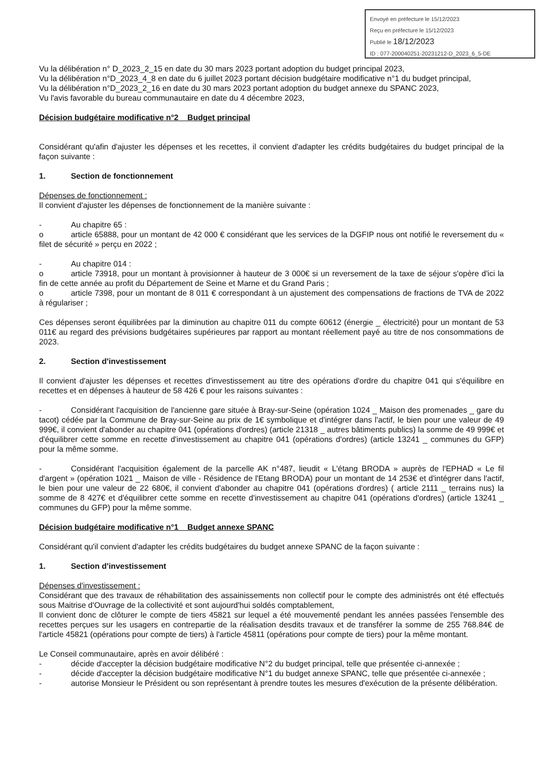Envoyé en préfecture le 15/12/2023
Reçu en préfecture le 15/12/2023
Publié le 18/12/2023
ID : 077-200040251-20231212-D_2023_6_5-DE
Vu la délibération n° D_2023_2_15 en date du 30 mars 2023 portant adoption du budget principal 2023,
Vu la délibération n°D_2023_4_8 en date du 6 juillet 2023 portant décision budgétaire modificative n°1 du budget principal,
Vu la délibération n°D_2023_2_16 en date du 30 mars 2023 portant adoption du budget annexe du SPANC 2023,
Vu l'avis favorable du bureau communautaire en date du 4 décembre 2023,
Décision budgétaire modificative n°2 _ Budget principal
Considérant qu'afin d'ajuster les dépenses et les recettes, il convient d'adapter les crédits budgétaires du budget principal de la façon suivante :
1. Section de fonctionnement
Dépenses de fonctionnement :
Il convient d'ajuster les dépenses de fonctionnement de la manière suivante :
- Au chapitre 65 :
o article 65888, pour un montant de 42 000 € considérant que les services de la DGFIP nous ont notifié le reversement du « filet de sécurité » perçu en 2022 ;
- Au chapitre 014 :
o article 73918, pour un montant à provisionner à hauteur de 3 000€ si un reversement de la taxe de séjour s'opère d'ici la fin de cette année au profit du Département de Seine et Marne et du Grand Paris ;
o article 7398, pour un montant de 8 011 € correspondant à un ajustement des compensations de fractions de TVA de 2022 à régulariser ;
Ces dépenses seront équilibrées par la diminution au chapitre 011 du compte 60612 (énergie _ électricité) pour un montant de 53 011€ au regard des prévisions budgétaires supérieures par rapport au montant réellement payé au titre de nos consommations de 2023.
2. Section d'investissement
Il convient d'ajuster les dépenses et recettes d'investissement au titre des opérations d'ordre du chapitre 041 qui s'équilibre en recettes et en dépenses à hauteur de 58 426 € pour les raisons suivantes :
- Considérant l'acquisition de l'ancienne gare située à Bray-sur-Seine (opération 1024 _ Maison des promenades _ gare du tacot) cédée par la Commune de Bray-sur-Seine au prix de 1€ symbolique et d'intégrer dans l'actif, le bien pour une valeur de 49 999€, il convient d'abonder au chapitre 041 (opérations d'ordres) (article 21318 _ autres bâtiments publics) la somme de 49 999€ et d'équilibrer cette somme en recette d'investissement au chapitre 041 (opérations d'ordres) (article 13241 _ communes du GFP) pour la même somme.
- Considérant l'acquisition également de la parcelle AK n°487, lieudit « L'étang BRODA » auprès de l'EPHAD « Le fil d'argent » (opération 1021 _ Maison de ville - Résidence de l'Etang BRODA) pour un montant de 14 253€ et d'intégrer dans l'actif, le bien pour une valeur de 22 680€, il convient d'abonder au chapitre 041 (opérations d'ordres) ( article 2111 _ terrains nus) la somme de 8 427€ et d'équilibrer cette somme en recette d'investissement au chapitre 041 (opérations d'ordres) (article 13241 _ communes du GFP) pour la même somme.
Décision budgétaire modificative n°1 _ Budget annexe SPANC
Considérant qu'il convient d'adapter les crédits budgétaires du budget annexe SPANC de la façon suivante :
1. Section d'investissement
Dépenses d'investissement :
Considérant que des travaux de réhabilitation des assainissements non collectif pour le compte des administrés ont été effectués sous Maitrise d'Ouvrage de la collectivité et sont aujourd'hui soldés comptablement,
Il convient donc de clôturer le compte de tiers 45821 sur lequel a été mouvementé pendant les années passées l'ensemble des recettes perçues sur les usagers en contrepartie de la réalisation desdits travaux et de transférer la somme de 255 768.84€ de l'article 45821 (opérations pour compte de tiers) à l'article 45811 (opérations pour compte de tiers) pour la même montant.
Le Conseil communautaire, après en avoir délibéré :
- décide d'accepter la décision budgétaire modificative N°2 du budget principal, telle que présentée ci-annexée ;
- décide d'accepter la décision budgétaire modificative N°1 du budget annexe SPANC, telle que présentée ci-annexée ;
- autorise Monsieur le Président ou son représentant à prendre toutes les mesures d'exécution de la présente délibération.